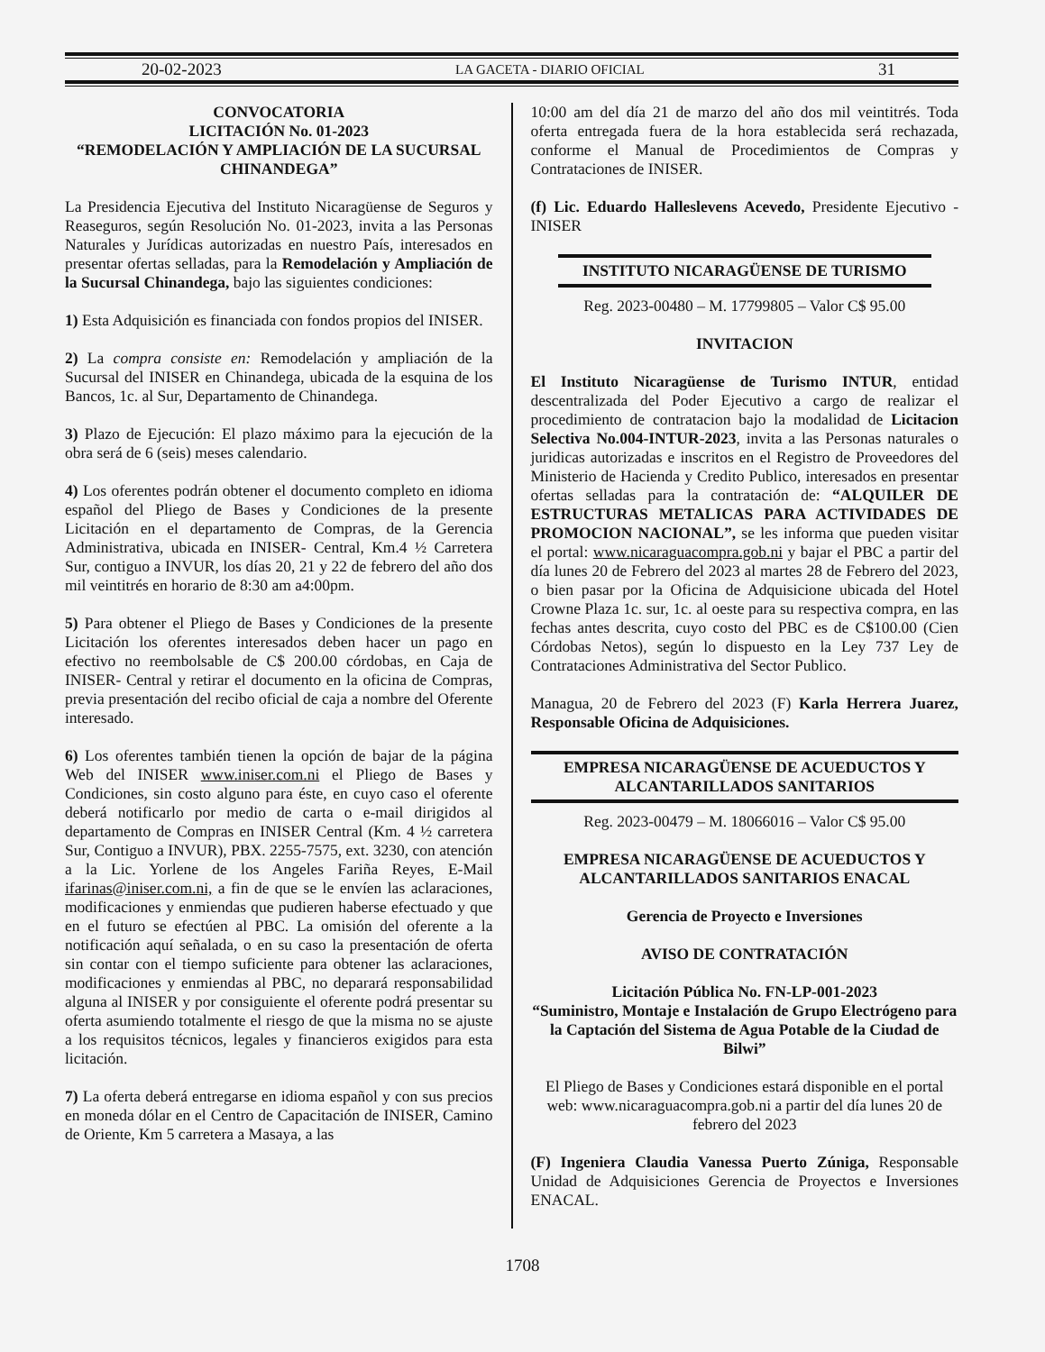20-02-2023 LA GACETA - DIARIO OFICIAL 31
CONVOCATORIA
LICITACIÓN No. 01-2023
“REMODELACIÓN Y AMPLIACIÓN DE LA SUCURSAL CHINANDEGA”
La Presidencia Ejecutiva del Instituto Nicaragüense de Seguros y Reaseguros, según Resolución No. 01-2023, invita a las Personas Naturales y Jurídicas autorizadas en nuestro País, interesados en presentar ofertas selladas, para la Remodelación y Ampliación de la Sucursal Chinandega, bajo las siguientes condiciones:
1) Esta Adquisición es financiada con fondos propios del INISER.
2) La compra consiste en: Remodelación y ampliación de la Sucursal del INISER en Chinandega, ubicada de la esquina de los Bancos, 1c. al Sur, Departamento de Chinandega.
3) Plazo de Ejecución: El plazo máximo para la ejecución de la obra será de 6 (seis) meses calendario.
4) Los oferentes podrán obtener el documento completo en idioma español del Pliego de Bases y Condiciones de la presente Licitación en el departamento de Compras, de la Gerencia Administrativa, ubicada en INISER- Central, Km.4 ½ Carretera Sur, contiguo a INVUR, los días 20, 21 y 22 de febrero del año dos mil veintitrés en horario de 8:30 am a4:00pm.
5) Para obtener el Pliego de Bases y Condiciones de la presente Licitación los oferentes interesados deben hacer un pago en efectivo no reembolsable de C$ 200.00 córdobas, en Caja de INISER- Central y retirar el documento en la oficina de Compras, previa presentación del recibo oficial de caja a nombre del Oferente interesado.
6) Los oferentes también tienen la opción de bajar de la página Web del INISER www.iniser.com.ni el Pliego de Bases y Condiciones, sin costo alguno para éste, en cuyo caso el oferente deberá notificarlo por medio de carta o e-mail dirigidos al departamento de Compras en INISER Central (Km. 4 ½ carretera Sur, Contiguo a INVUR), PBX. 2255-7575, ext. 3230, con atención a la Lic. Yorlene de los Angeles Fariña Reyes, E-Mail ifarinas@iniser.com.ni, a fin de que se le envíen las aclaraciones, modificaciones y enmiendas que pudieren haberse efectuado y que en el futuro se efectúen al PBC. La omisión del oferente a la notificación aquí señalada, o en su caso la presentación de oferta sin contar con el tiempo suficiente para obtener las aclaraciones, modificaciones y enmiendas al PBC, no deparará responsabilidad alguna al INISER y por consiguiente el oferente podrá presentar su oferta asumiendo totalmente el riesgo de que la misma no se ajuste a los requisitos técnicos, legales y financieros exigidos para esta licitación.
7) La oferta deberá entregarse en idioma español y con sus precios en moneda dólar en el Centro de Capacitación de INISER, Camino de Oriente, Km 5 carretera a Masaya, a las
10:00 am del día 21 de marzo del año dos mil veintitrés. Toda oferta entregada fuera de la hora establecida será rechazada, conforme el Manual de Procedimientos de Compras y Contrataciones de INISER.
(f) Lic. Eduardo Halleslevens Acevedo, Presidente Ejecutivo - INISER
INSTITUTO NICARAGÜENSE DE TURISMO
Reg. 2023-00480 – M. 17799805 – Valor C$ 95.00
INVITACION
El Instituto Nicaragüense de Turismo INTUR, entidad descentralizada del Poder Ejecutivo a cargo de realizar el procedimiento de contratacion bajo la modalidad de Licitacion Selectiva No.004-INTUR-2023, invita a las Personas naturales o juridicas autorizadas e inscritos en el Registro de Proveedores del Ministerio de Hacienda y Credito Publico, interesados en presentar ofertas selladas para la contratación de: “ALQUILER DE ESTRUCTURAS METALICAS PARA ACTIVIDADES DE PROMOCION NACIONAL”, se les informa que pueden visitar el portal: www.nicaraguacompra.gob.ni y bajar el PBC a partir del día lunes 20 de Febrero del 2023 al martes 28 de Febrero del 2023, o bien pasar por la Oficina de Adquisicione ubicada del Hotel Crowne Plaza 1c. sur, 1c. al oeste para su respectiva compra, en las fechas antes descrita, cuyo costo del PBC es de C$100.00 (Cien Córdobas Netos), según lo dispuesto en la Ley 737 Ley de Contrataciones Administrativa del Sector Publico.
Managua, 20 de Febrero del 2023 (F) Karla Herrera Juarez, Responsable Oficina de Adquisiciones.
EMPRESA NICARAGÜENSE DE ACUEDUCTOS Y ALCANTARILLADOS SANITARIOS
Reg. 2023-00479 – M. 18066016 – Valor C$ 95.00
EMPRESA NICARAGÜENSE DE ACUEDUCTOS Y ALCANTARILLADOS SANITARIOS ENACAL
Gerencia de Proyecto e Inversiones
AVISO DE CONTRATACIÓN
Licitación Pública No. FN-LP-001-2023
“Suministro, Montaje e Instalación de Grupo Electrógeno para la Captación del Sistema de Agua Potable de la Ciudad de Bilwi”
El Pliego de Bases y Condiciones estará disponible en el portal web: www.nicaraguacompra.gob.ni a partir del día lunes 20 de febrero del 2023
(F) Ingeniera Claudia Vanessa Puerto Zúniga, Responsable Unidad de Adquisiciones Gerencia de Proyectos e Inversiones ENACAL.
1708